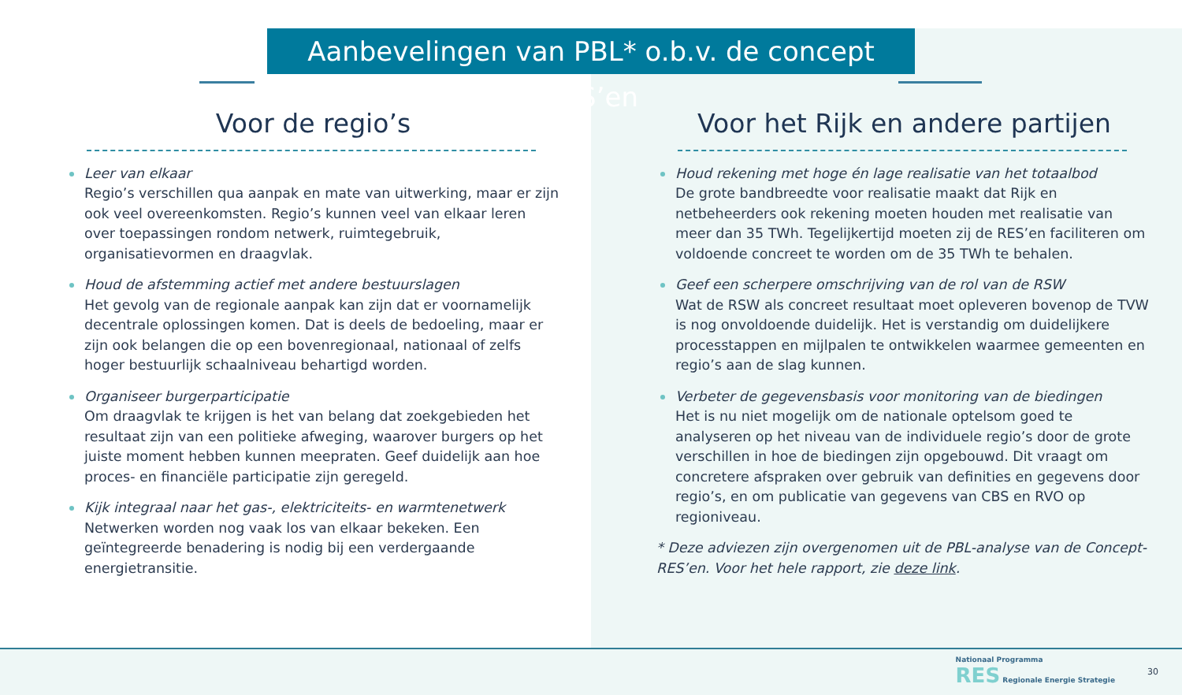Aanbevelingen van PBL* o.b.v. de concept RES’en
Voor de regio’s
Leer van elkaar
Regio’s verschillen qua aanpak en mate van uitwerking, maar er zijn ook veel overeenkomsten. Regio’s kunnen veel van elkaar leren over toepassingen rondom netwerk, ruimtegebruik, organisatievormen en draagvlak.
Houd de afstemming actief met andere bestuurslagen
Het gevolg van de regionale aanpak kan zijn dat er voornamelijk decentrale oplossingen komen. Dat is deels de bedoeling, maar er zijn ook belangen die op een bovenregionaal, nationaal of zelfs hoger bestuurlijk schaalniveau behartigd worden.
Organiseer burgerparticipatie
Om draagvlak te krijgen is het van belang dat zoekgebieden het resultaat zijn van een politieke afweging, waarover burgers op het juiste moment hebben kunnen meepraten. Geef duidelijk aan hoe proces- en financiële participatie zijn geregeld.
Kijk integraal naar het gas-, elektriciteits- en warmtenetwerk
Netwerken worden nog vaak los van elkaar bekeken. Een geïntegreerde benadering is nodig bij een verdergaande energietransitie.
Voor het Rijk en andere partijen
Houd rekening met hoge én lage realisatie van het totaalbod
De grote bandbreedte voor realisatie maakt dat Rijk en netbeheerders ook rekening moeten houden met realisatie van meer dan 35 TWh. Tegelijkertijd moeten zij de RES’en faciliteren om voldoende concreet te worden om de 35 TWh te behalen.
Geef een scherpere omschrijving van de rol van de RSW
Wat de RSW als concreet resultaat moet opleveren bovenop de TVW is nog onvoldoende duidelijk. Het is verstandig om duidelijkere processtappen en mijlpalen te ontwikkelen waarmee gemeenten en regio’s aan de slag kunnen.
Verbeter de gegevensbasis voor monitoring van de biedingen
Het is nu niet mogelijk om de nationale optelsom goed te analyseren op het niveau van de individuele regio’s door de grote verschillen in hoe de biedingen zijn opgebouwd. Dit vraagt om concretere afspraken over gebruik van definities en gegevens door regio’s, en om publicatie van gegevens van CBS en RVO op regioniveau.
* Deze adviezen zijn overgenomen uit de PBL-analyse van de Concept-RES’en. Voor het hele rapport, zie deze link.
Nationaal Programma
RES Regionale Energie Strategie
30